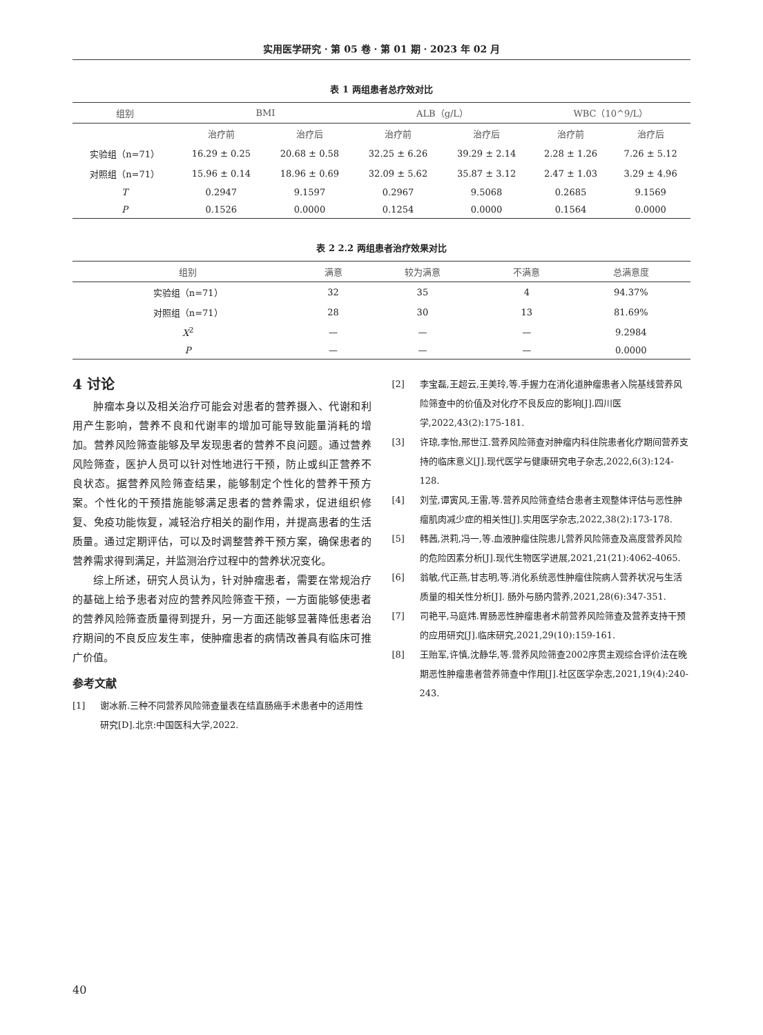实用医学研究 · 第 05 卷 · 第 01 期 · 2023 年 02 月
表 1 两组患者总疗效对比
| 组别 | BMI | | ALB（g/L） | | WBC（10^9/L） | |
| --- | --- | --- | --- | --- | --- | --- |
| | 治疗前 | 治疗后 | 治疗前 | 治疗后 | 治疗前 | 治疗后 |
| 实验组（n=71） | 16.29 ± 0.25 | 20.68 ± 0.58 | 32.25 ± 6.26 | 39.29 ± 2.14 | 2.28 ± 1.26 | 7.26 ± 5.12 |
| 对照组（n=71） | 15.96 ± 0.14 | 18.96 ± 0.69 | 32.09 ± 5.62 | 35.87 ± 3.12 | 2.47 ± 1.03 | 3.29 ± 4.96 |
| T | 0.2947 | 9.1597 | 0.2967 | 9.5068 | 0.2685 | 9.1569 |
| P | 0.1526 | 0.0000 | 0.1254 | 0.0000 | 0.1564 | 0.0000 |
表 2 2.2 两组患者治疗效果对比
| 组别 | 满意 | 较为满意 | 不满意 | 总满意度 |
| --- | --- | --- | --- | --- |
| 实验组（n=71） | 32 | 35 | 4 | 94.37% |
| 对照组（n=71） | 28 | 30 | 13 | 81.69% |
| X<sup>2</sup> | — | — | — | 9.2984 |
| P | — | — | — | 0.0000 |
4 讨论
肿瘤本身以及相关治疗可能会对患者的营养摄入、代谢和利用产生影响，营养不良和代谢率的增加可能导致能量消耗的增加。营养风险筛查能够及早发现患者的营养不良问题。通过营养风险筛查，医护人员可以针对性地进行干预，防止或纠正营养不良状态。据营养风险筛查结果，能够制定个性化的营养干预方案。个性化的干预措施能够满足患者的营养需求，促进组织修复、免疫功能恢复，减轻治疗相关的副作用，并提高患者的生活质量。通过定期评估，可以及时调整营养干预方案，确保患者的营养需求得到满足，并监测治疗过程中的营养状况变化。
综上所述，研究人员认为，针对肿瘤患者，需要在常规治疗的基础上给予患者对应的营养风险筛查干预，一方面能够使患者的营养风险筛查质量得到提升，另一方面还能够显著降低患者治疗期间的不良反应发生率，使肿瘤患者的病情改善具有临床可推广价值。
参考文献
[1] 谢冰新.三种不同营养风险筛查量表在结直肠癌手术患者中的适用性研究[D].北京:中国医科大学,2022.
[2] 李宝磊,王超云,王美玲,等.手握力在消化道肿瘤患者入院基线营养风险筛查中的价值及对化疗不良反应的影响[J].四川医学,2022,43(2):175-181.
[3] 许琼,李怡,邢世江.营养风险筛查对肿瘤内科住院患者化疗期间营养支持的临床意义[J].现代医学与健康研究电子杂志,2022,6(3):124-128.
[4] 刘莹,谭寅风,王雷,等.营养风险筛查结合患者主观整体评估与恶性肿瘤肌肉减少症的相关性[J].实用医学杂志,2022,38(2):173-178.
[5] 韩茜,洪莉,冯一,等.血液肿瘤住院患儿营养风险筛查及高度营养风险的危险因素分析[J].现代生物医学进展,2021,21(21):4062-4065.
[6] 翁敏,代正燕,甘志明,等.消化系统恶性肿瘤住院病人营养状况与生活质量的相关性分析[J]. 肠外与肠内营养,2021,28(6):347-351.
[7] 司艳平,马庭炜.胃肠恶性肿瘤患者术前营养风险筛查及营养支持干预的应用研究[J].临床研究,2021,29(10):159-161.
[8] 王贻军,许慎,沈静华,等.营养风险筛查2002序贯主观综合评价法在晚期恶性肿瘤患者营养筛查中作用[J].社区医学杂志,2021,19(4):240-243.
40